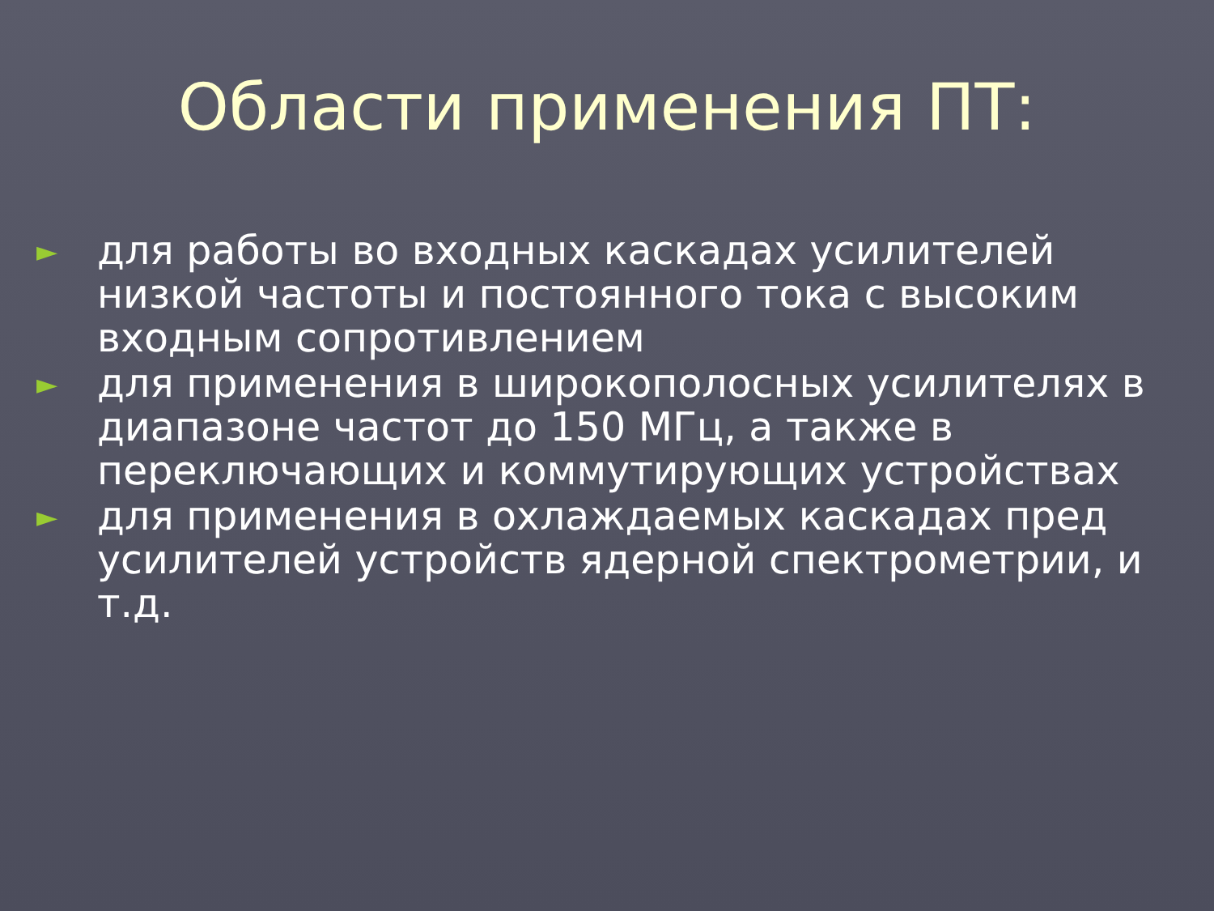Области применения ПТ:
► для работы во входных каскадах усилителей низкой частоты и постоянного тока с высоким входным сопротивлением
► для применения в широкополосных усилителях в диапазоне частот до 150 МГц, а также в переключающих и коммутирующих устройствах
► для применения в охлаждаемых каскадах пред усилителей устройств ядерной спектрометрии, и т.д.